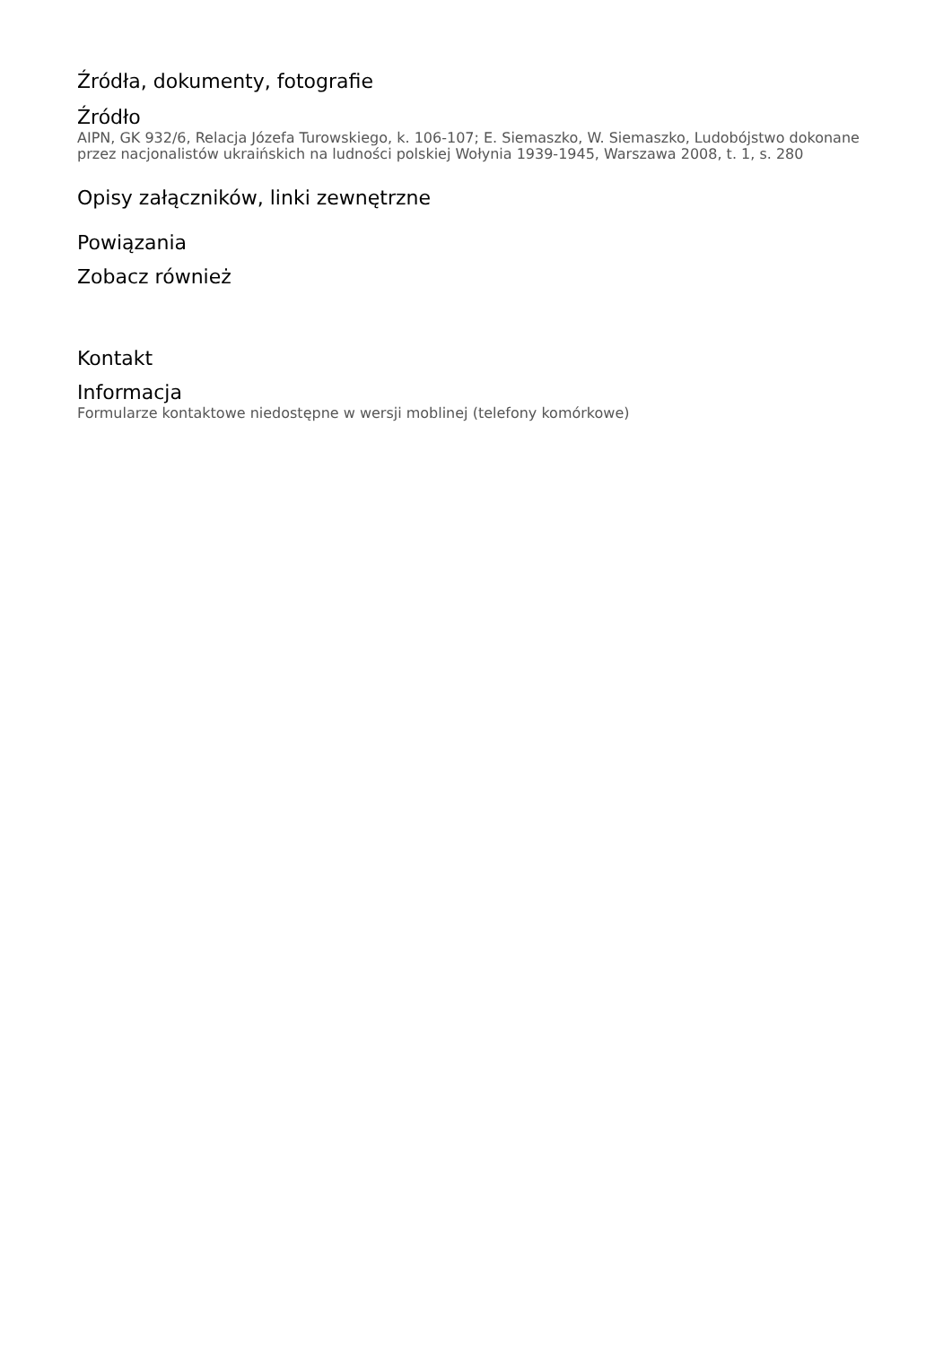Źródła, dokumenty, fotografie
Źródło
AIPN, GK 932/6, Relacja Józefa Turowskiego, k. 106-107; E. Siemaszko, W. Siemaszko, Ludobójstwo dokonane przez nacjonalistów ukraińskich na ludności polskiej Wołynia 1939-1945, Warszawa 2008, t. 1, s. 280
Opisy załączników, linki zewnętrzne
Powiązania
Zobacz również
Kontakt
Informacja
Formularze kontaktowe niedostępne w wersji moblinej (telefony komórkowe)